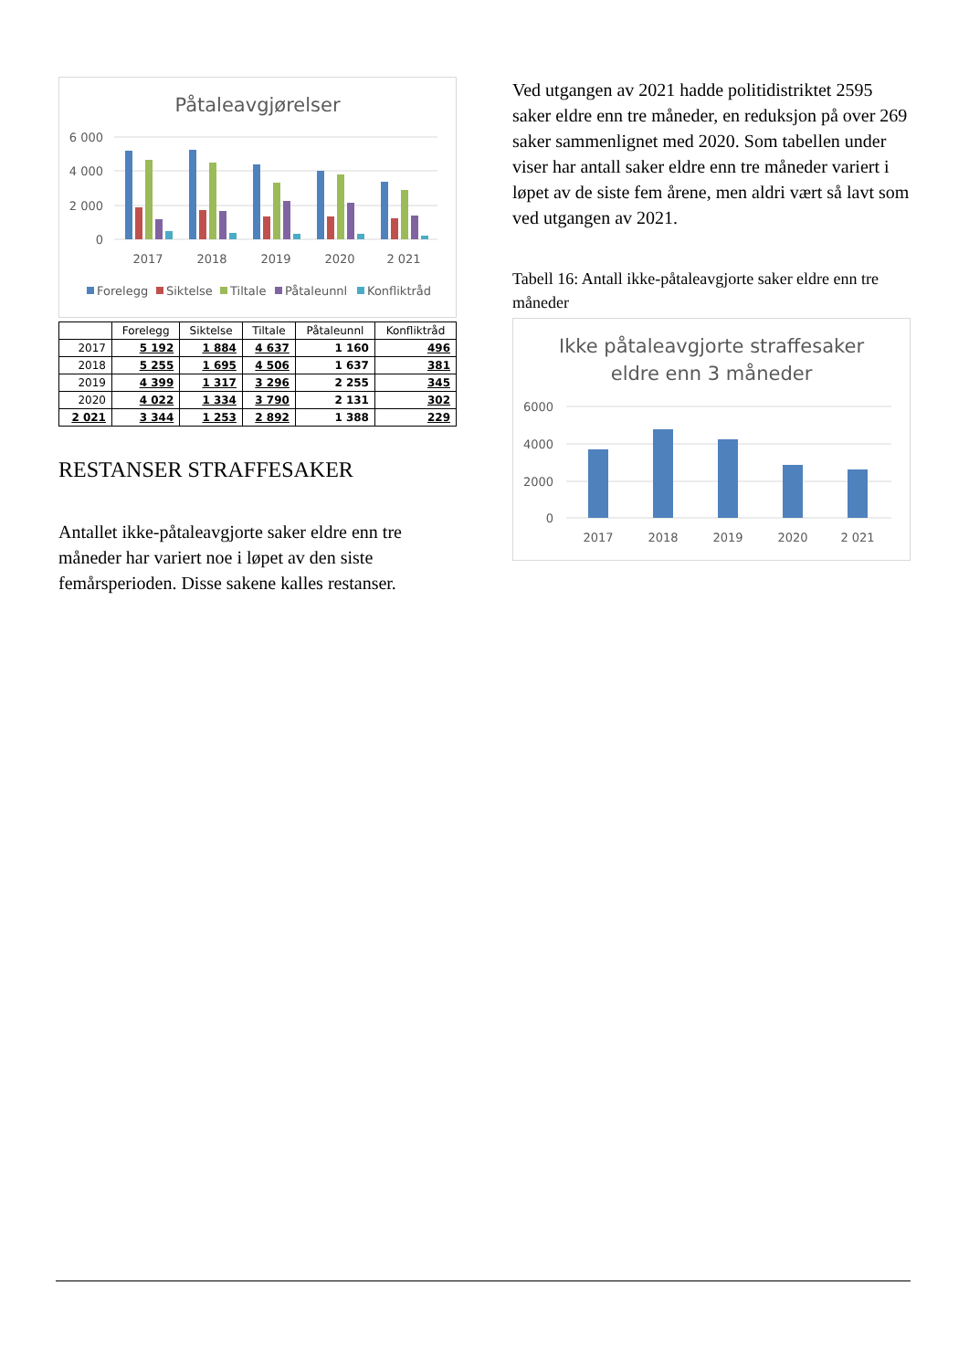Påtaleavgjørelser
6 000
4 000
2 000
0
2017
2018
2019
2020
2 021
Forelegg
Siktelse
Tiltale
Påtaleunnl
Konfliktråd
| | Forelegg | Siktelse | Tiltale | Påtaleunnl | Konfliktråd |
| --- | --- | --- | --- | --- | --- |
| 2017 | 5 192 | 1 884 | 4 637 | 1 160 | 496 |
| 2018 | 5 255 | 1 695 | 4 506 | 1 637 | 381 |
| 2019 | 4 399 | 1 317 | 3 296 | 2 255 | 345 |
| 2020 | 4 022 | 1 334 | 3 790 | 2 131 | 302 |
| 2 021 | 3 344 | 1 253 | 2 892 | 1 388 | 229 |
RESTANSER STRAFFESAKER
Antallet ikke-påtaleavgjorte saker eldre enn tre måneder har variert noe i løpet av den siste femårsperioden. Disse sakene kalles restanser.
Ved utgangen av 2021 hadde politidistriktet 2595 saker eldre enn tre måneder, en reduksjon på over 269 saker sammenlignet med 2020. Som tabellen under viser har antall saker eldre enn tre måneder variert i løpet av de siste fem årene, men aldri vært så lavt som ved utgangen av 2021.
Tabell 16: Antall ikke-påtaleavgjorte saker eldre enn tre måneder
Ikke påtaleavgjorte straffesaker
eldre enn 3 måneder
6000
4000
2000
0
2017
2018
2019
2020
2 021